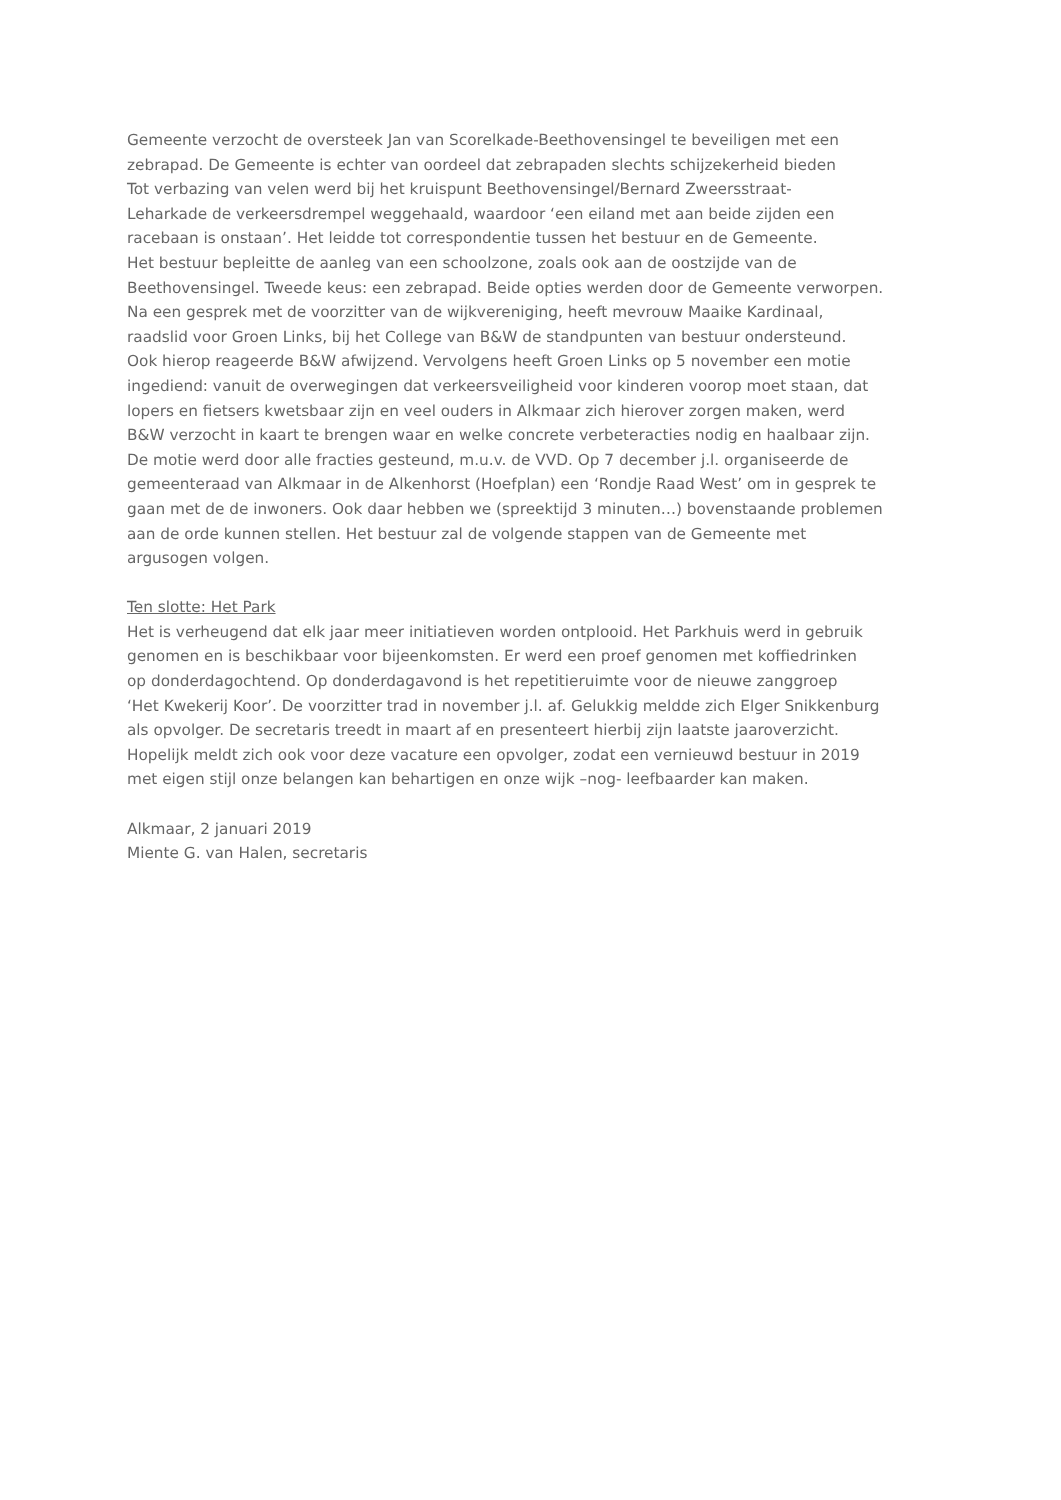Gemeente verzocht de oversteek Jan van Scorelkade-Beethovensingel te beveiligen met een
zebrapad. De Gemeente is echter van oordeel dat zebrapaden slechts schijzekerheid bieden
Tot verbazing van velen werd bij het kruispunt Beethovensingel/Bernard Zweersstraat-
Leharkade de verkeersdrempel weggehaald, waardoor ‘een eiland met aan beide zijden een
racebaan is onstaan’. Het leidde tot correspondentie tussen het bestuur en de Gemeente.
Het bestuur bepleitte de aanleg van een schoolzone, zoals ook aan de oostzijde van de
Beethovensingel. Tweede keus: een zebrapad. Beide opties werden door de Gemeente verworpen.
Na een gesprek met de voorzitter van de wijkvereniging, heeft mevrouw Maaike Kardinaal,
raadslid voor Groen Links, bij het College van B&W de standpunten van bestuur ondersteund.
Ook hierop reageerde B&W afwijzend. Vervolgens heeft Groen Links op 5 november een motie
ingediend: vanuit de overwegingen dat verkeersveiligheid voor kinderen voorop moet staan, dat
lopers en fietsers kwetsbaar zijn en veel ouders in Alkmaar zich hierover zorgen maken, werd
B&W verzocht in kaart te brengen waar en welke concrete verbeteracties nodig en haalbaar zijn.
De motie werd door alle fracties gesteund, m.u.v. de VVD. Op 7 december j.l. organiseerde de
gemeenteraad van Alkmaar in de Alkenhorst (Hoefplan) een ‘Rondje Raad West’ om in gesprek te
gaan met de de inwoners. Ook daar hebben we (spreektijd 3 minuten…) bovenstaande problemen
aan de orde kunnen stellen. Het bestuur zal de volgende stappen van de Gemeente met
argusogen volgen.
Ten slotte: Het Park
Het is verheugend dat elk jaar meer initiatieven worden ontplooid. Het Parkhuis werd in gebruik
genomen en is beschikbaar voor bijeenkomsten. Er werd een proef genomen met koffiedrinken
op donderdagochtend. Op donderdagavond is het repetitieruimte voor de nieuwe zanggroep
‘Het Kwekerij Koor’. De voorzitter trad in november j.l. af. Gelukkig meldde zich Elger Snikkenburg
als opvolger. De secretaris treedt in maart af en presenteert hierbij zijn laatste jaaroverzicht.
Hopelijk meldt zich ook voor deze vacature een opvolger, zodat een vernieuwd bestuur in 2019
met eigen stijl onze belangen kan behartigen en onze wijk –nog- leefbaarder kan maken.
Alkmaar, 2 januari 2019
Miente G. van Halen, secretaris